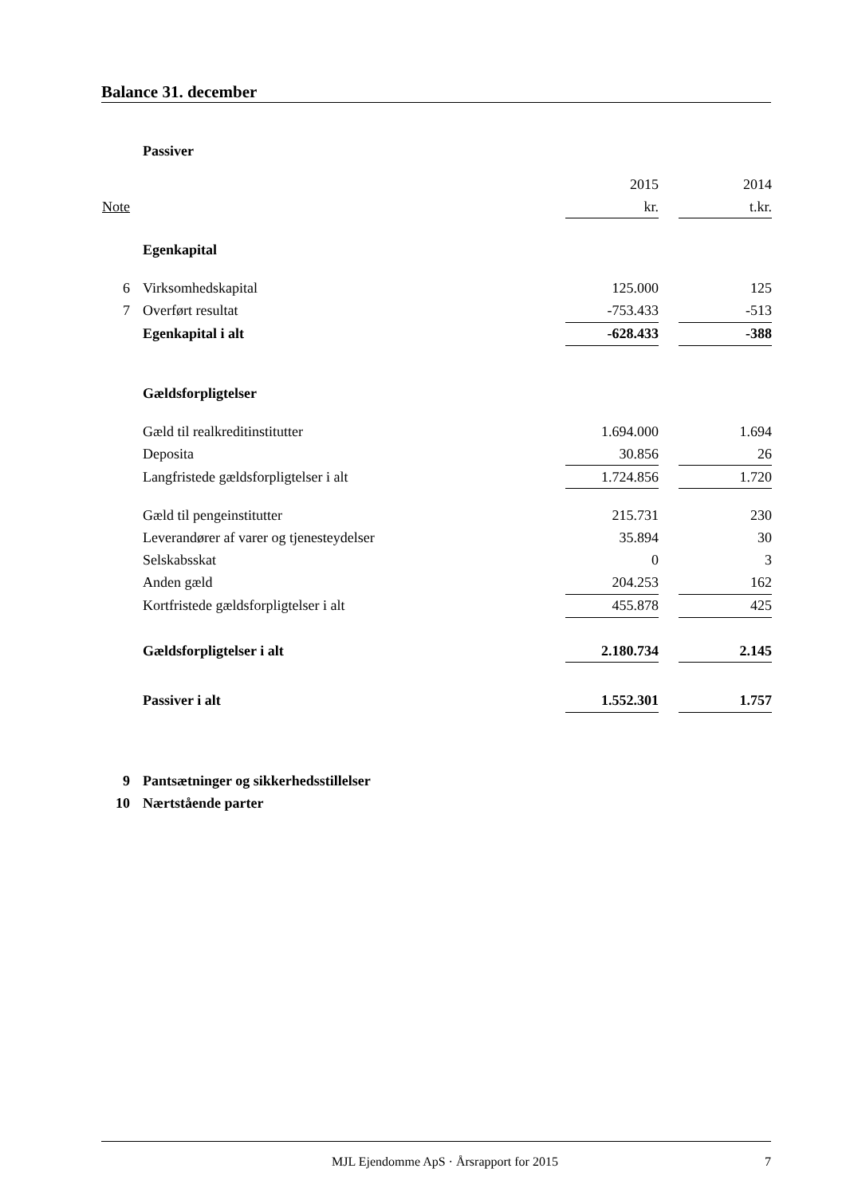Balance 31. december
| | Passiver | | | |
| | | 2015 | | 2014 |
| Note | | kr. | | t.kr. |
| | Egenkapital | | | |
| 6 | Virksomhedskapital | 125.000 | | 125 |
| 7 | Overført resultat | -753.433 | | -513 |
| | Egenkapital i alt | -628.433 | | -388 |
| | Gældsforpligtelser | | | |
| | Gæld til realkreditinstitutter | 1.694.000 | | 1.694 |
| | Deposita | 30.856 | | 26 |
| | Langfristede gældsforpligtelser i alt | 1.724.856 | | 1.720 |
| | Gæld til pengeinstitutter | 215.731 | | 230 |
| | Leverandører af varer og tjenesteydelser | 35.894 | | 30 |
| | Selskabsskat | 0 | | 3 |
| | Anden gæld | 204.253 | | 162 |
| | Kortfristede gældsforpligtelser i alt | 455.878 | | 425 |
| | Gældsforpligtelser i alt | 2.180.734 | | 2.145 |
| | Passiver i alt | 1.552.301 | | 1.757 |
| 9 | Pantsætninger og sikkerhedsstillelser | | | |
| 10 | Nærtstående parter | | | |
MJL Ejendomme ApS · Årsrapport for 2015 7